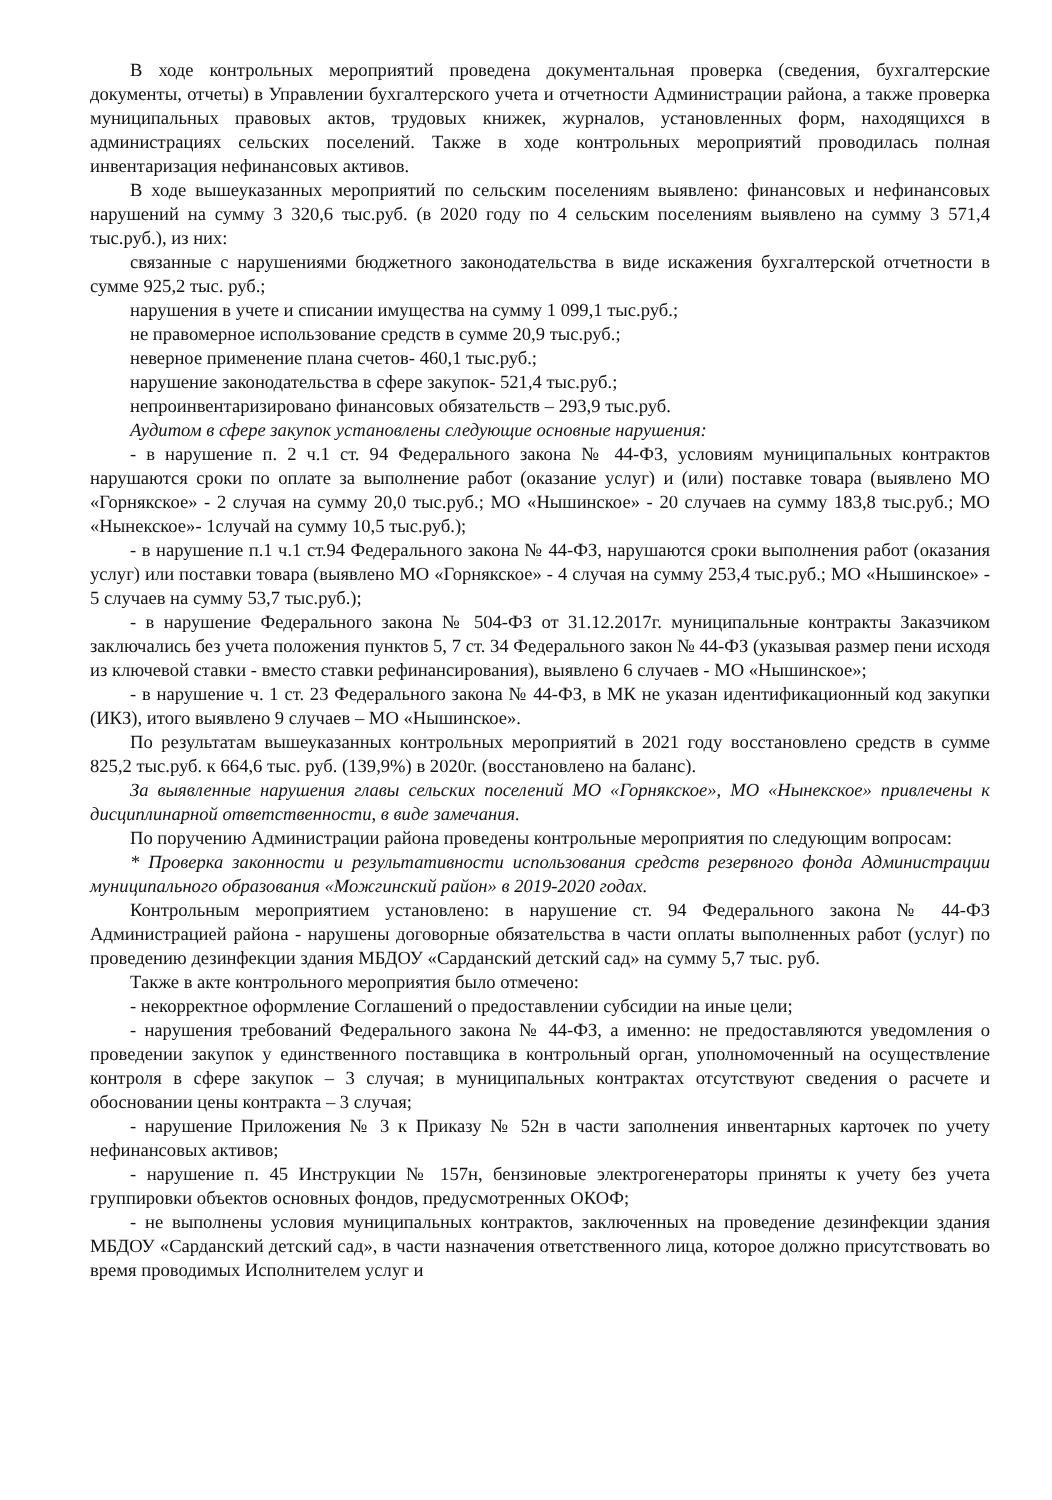В ходе контрольных мероприятий проведена документальная проверка (сведения, бухгалтерские документы, отчеты) в Управлении бухгалтерского учета и отчетности Администрации района, а также проверка муниципальных правовых актов, трудовых книжек, журналов, установленных форм, находящихся в администрациях сельских поселений. Также в ходе контрольных мероприятий проводилась полная инвентаризация нефинансовых активов.
В ходе вышеуказанных мероприятий по сельским поселениям выявлено: финансовых и нефинансовых нарушений на сумму 3 320,6 тыс.руб. (в 2020 году по 4 сельским поселениям выявлено на сумму 3 571,4 тыс.руб.), из них:
связанные с нарушениями бюджетного законодательства в виде искажения бухгалтерской отчетности в сумме 925,2 тыс. руб.;
нарушения в учете и списании имущества на сумму 1 099,1 тыс.руб.;
не правомерное использование средств в сумме 20,9 тыс.руб.;
неверное применение плана счетов- 460,1 тыс.руб.;
нарушение законодательства в сфере закупок- 521,4 тыс.руб.;
непроинвентаризировано финансовых обязательств – 293,9 тыс.руб.
Аудитом в сфере закупок установлены следующие основные нарушения:
- в нарушение п. 2 ч.1 ст. 94 Федерального закона № 44-ФЗ, условиям муниципальных контрактов нарушаются сроки по оплате за выполнение работ (оказание услуг) и (или) поставке товара (выявлено МО «Горнякское» - 2 случая на сумму 20,0 тыс.руб.; МО «Нышинское» - 20 случаев на сумму 183,8 тыс.руб.; МО «Нынекское»- 1случай на сумму 10,5 тыс.руб.);
- в нарушение п.1 ч.1 ст.94 Федерального закона № 44-ФЗ, нарушаются сроки выполнения работ (оказания услуг) или поставки товара (выявлено МО «Горнякское» - 4 случая на сумму 253,4 тыс.руб.; МО «Нышинское» - 5 случаев на сумму 53,7 тыс.руб.);
- в нарушение Федерального закона № 504-ФЗ от 31.12.2017г. муниципальные контракты Заказчиком заключались без учета положения пунктов 5, 7 ст. 34 Федерального закон № 44-ФЗ (указывая размер пени исходя из ключевой ставки - вместо ставки рефинансирования), выявлено 6 случаев - МО «Нышинское»;
- в нарушение ч. 1 ст. 23 Федерального закона № 44-ФЗ, в МК не указан идентификационный код закупки (ИКЗ), итого выявлено 9 случаев – МО «Нышинское».
По результатам вышеуказанных контрольных мероприятий в 2021 году восстановлено средств в сумме 825,2 тыс.руб. к 664,6 тыс. руб. (139,9%) в 2020г. (восстановлено на баланс).
За выявленные нарушения главы сельских поселений МО «Горнякское», МО «Нынекское» привлечены к дисциплинарной ответственности, в виде замечания.
По поручению Администрации района проведены контрольные мероприятия по следующим вопросам:
* Проверка законности и результативности использования средств резервного фонда Администрации муниципального образования «Можгинский район» в 2019-2020 годах.
Контрольным мероприятием установлено: в нарушение ст. 94 Федерального закона № 44-ФЗ Администрацией района - нарушены договорные обязательства в части оплаты выполненных работ (услуг) по проведению дезинфекции здания МБДОУ «Сарданский детский сад» на сумму 5,7 тыс. руб.
Также в акте контрольного мероприятия было отмечено:
- некорректное оформление Соглашений о предоставлении субсидии на иные цели;
- нарушения требований Федерального закона № 44-ФЗ, а именно: не предоставляются уведомления о проведении закупок у единственного поставщика в контрольный орган, уполномоченный на осуществление контроля в сфере закупок – 3 случая; в муниципальных контрактах отсутствуют сведения о расчете и обосновании цены контракта – 3 случая;
- нарушение Приложения № 3 к Приказу № 52н в части заполнения инвентарных карточек по учету нефинансовых активов;
- нарушение п. 45 Инструкции № 157н, бензиновые электрогенераторы приняты к учету без учета группировки объектов основных фондов, предусмотренных ОКОФ;
- не выполнены условия муниципальных контрактов, заключенных на проведение дезинфекции здания МБДОУ «Сарданский детский сад», в части назначения ответственного лица, которое должно присутствовать во время проводимых Исполнителем услуг и